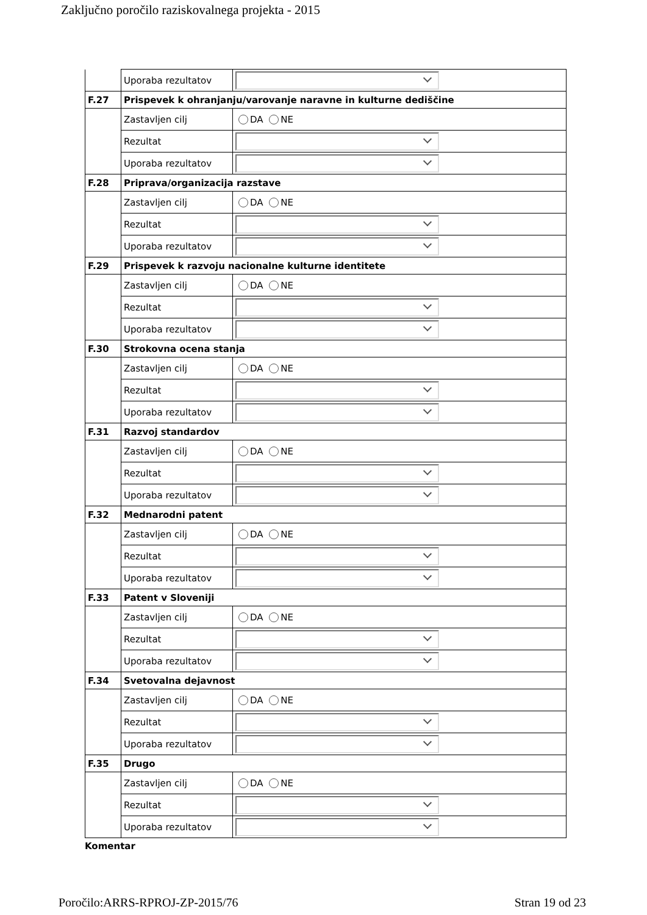Zaključno poročilo raziskovalnega projekta - 2015
| | Uporaba rezultatov | |
| F.27 | Prispevek k ohranjanju/varovanje naravne in kulturne dediščine | |
| | Zastavljen cilj | DA NE |
| | Rezultat | |
| | Uporaba rezultatov | |
| F.28 | Priprava/organizacija razstave | |
| | Zastavljen cilj | DA NE |
| | Rezultat | |
| | Uporaba rezultatov | |
| F.29 | Prispevek k razvoju nacionalne kulturne identitete | |
| | Zastavljen cilj | DA NE |
| | Rezultat | |
| | Uporaba rezultatov | |
| F.30 | Strokovna ocena stanja | |
| | Zastavljen cilj | DA NE |
| | Rezultat | |
| | Uporaba rezultatov | |
| F.31 | Razvoj standardov | |
| | Zastavljen cilj | DA NE |
| | Rezultat | |
| | Uporaba rezultatov | |
| F.32 | Mednarodni patent | |
| | Zastavljen cilj | DA NE |
| | Rezultat | |
| | Uporaba rezultatov | |
| F.33 | Patent v Sloveniji | |
| | Zastavljen cilj | DA NE |
| | Rezultat | |
| | Uporaba rezultatov | |
| F.34 | Svetovalna dejavnost | |
| | Zastavljen cilj | DA NE |
| | Rezultat | |
| | Uporaba rezultatov | |
| F.35 | Drugo | |
| | Zastavljen cilj | DA NE |
| | Rezultat | |
| | Uporaba rezultatov | |
Komentar
Poročilo:ARRS-RPROJ-ZP-2015/76 Stran 19 od 23